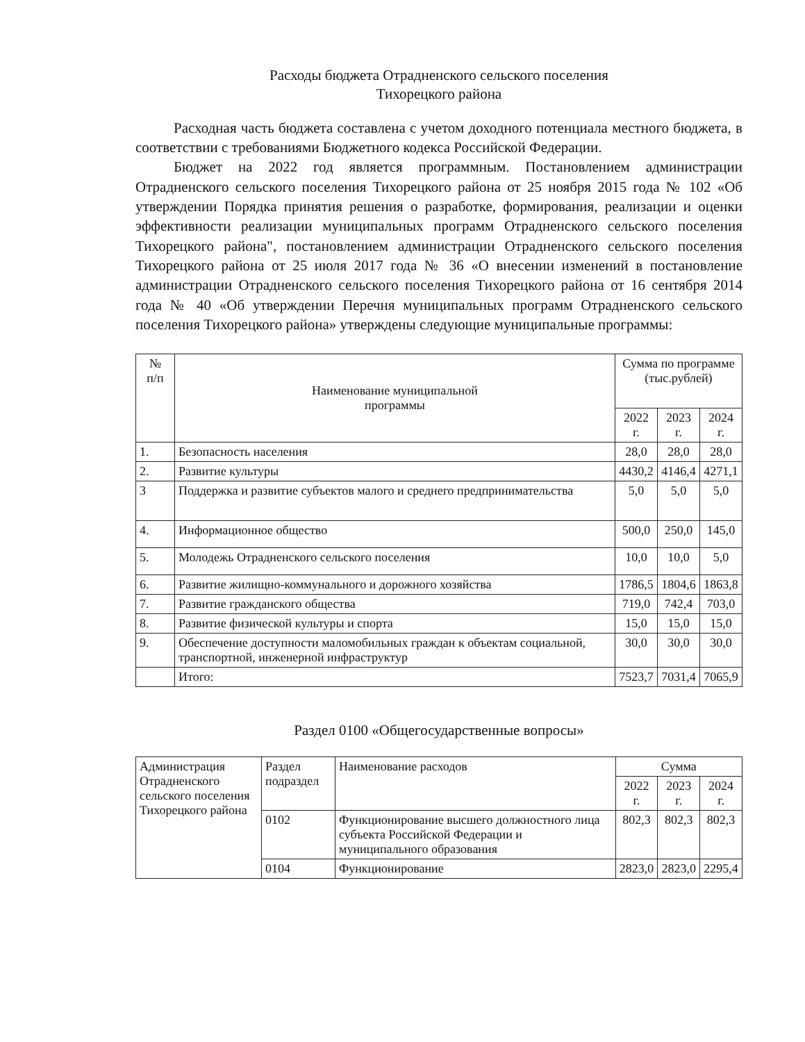Расходы бюджета Отрадненского сельского поселения
Тихорецкого района
Расходная часть бюджета составлена с учетом доходного потенциала местного бюджета, в соответствии с требованиями Бюджетного кодекса Российской Федерации.
Бюджет на 2022 год является программным. Постановлением администрации Отрадненского сельского поселения Тихорецкого района от 25 ноября 2015 года № 102 «Об утверждении Порядка принятия решения о разработке, формирования, реализации и оценки эффективности реализации муниципальных программ Отрадненского сельского поселения Тихорецкого района", постановлением администрации Отрадненского сельского поселения Тихорецкого района от 25 июля 2017 года № 36 «О внесении изменений в постановление администрации Отрадненского сельского поселения Тихорецкого района от 16 сентября 2014 года № 40 «Об утверждении Перечня муниципальных программ Отрадненского сельского поселения Тихорецкого района» утверждены следующие муниципальные программы:
| № п/п | Наименование муниципальной программы | Сумма по программе (тыс.рублей) | | |
| --- | --- | --- | --- | --- |
| | | 2022 г. | 2023 г. | 2024 г. |
| 1. | Безопасность населения | 28,0 | 28,0 | 28,0 |
| 2. | Развитие культуры | 4430,2 | 4146,4 | 4271,1 |
| 3 | Поддержка и развитие субъектов малого и среднего предпринимательства | 5,0 | 5,0 | 5,0 |
| 4. | Информационное общество | 500,0 | 250,0 | 145,0 |
| 5. | Молодежь Отрадненского сельского поселения | 10,0 | 10,0 | 5,0 |
| 6. | Развитие жилищно-коммунального и дорожного хозяйства | 1786,5 | 1804,6 | 1863,8 |
| 7. | Развитие гражданского общества | 719,0 | 742,4 | 703,0 |
| 8. | Развитие физической культуры и спорта | 15,0 | 15,0 | 15,0 |
| 9. | Обеспечение доступности маломобильных граждан к объектам социальной, транспортной, инженерной инфраструктур | 30,0 | 30,0 | 30,0 |
| | Итого: | 7523,7 | 7031,4 | 7065,9 |
Раздел 0100 «Общегосударственные вопросы»
| Администрация Отрадненского сельского поселения Тихорецкого района | Раздел подраздел | Наименование расходов | Сумма | | |
| | | | 2022 г. | 2023 г. | 2024 г. |
| | 0102 | Функционирование высшего должностного лица субъекта Российской Федерации и муниципального образования | 802,3 | 802,3 | 802,3 |
| | 0104 | Функционирование | 2823,0 | 2823,0 | 2295,4 |